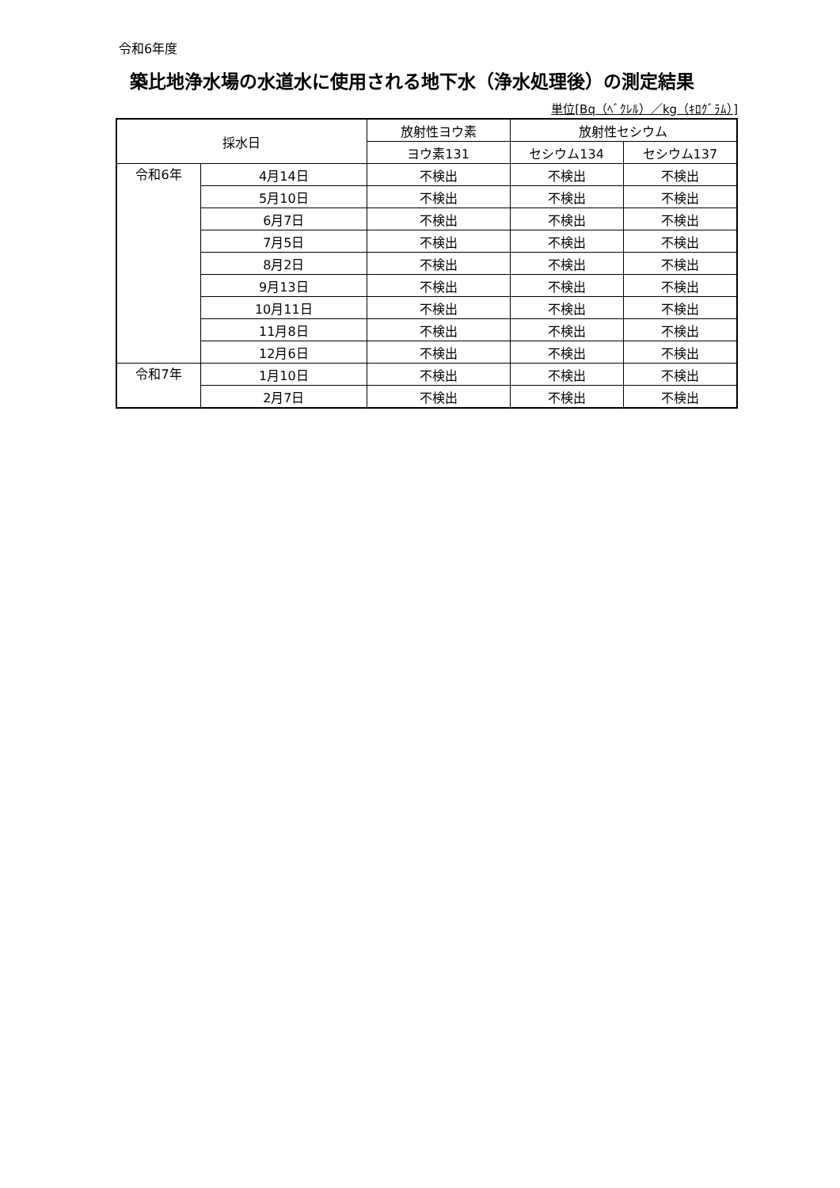令和6年度
築比地浄水場の水道水に使用される地下水（浄水処理後）の測定結果
単位[Bq（ﾍﾞｸﾚﾙ）／kg（ｷﾛｸﾞﾗﾑ）]
| 採水日 | | 放射性ヨウ素 | 放射性セシウム | |
| --- | --- | --- | --- | --- |
| | | ヨウ素131 | セシウム134 | セシウム137 |
| 令和6年 | 4月14日 | 不検出 | 不検出 | 不検出 |
| | 5月10日 | 不検出 | 不検出 | 不検出 |
| | 6月7日 | 不検出 | 不検出 | 不検出 |
| | 7月5日 | 不検出 | 不検出 | 不検出 |
| | 8月2日 | 不検出 | 不検出 | 不検出 |
| | 9月13日 | 不検出 | 不検出 | 不検出 |
| | 10月11日 | 不検出 | 不検出 | 不検出 |
| | 11月8日 | 不検出 | 不検出 | 不検出 |
| | 12月6日 | 不検出 | 不検出 | 不検出 |
| 令和7年 | 1月10日 | 不検出 | 不検出 | 不検出 |
| | 2月7日 | 不検出 | 不検出 | 不検出 |